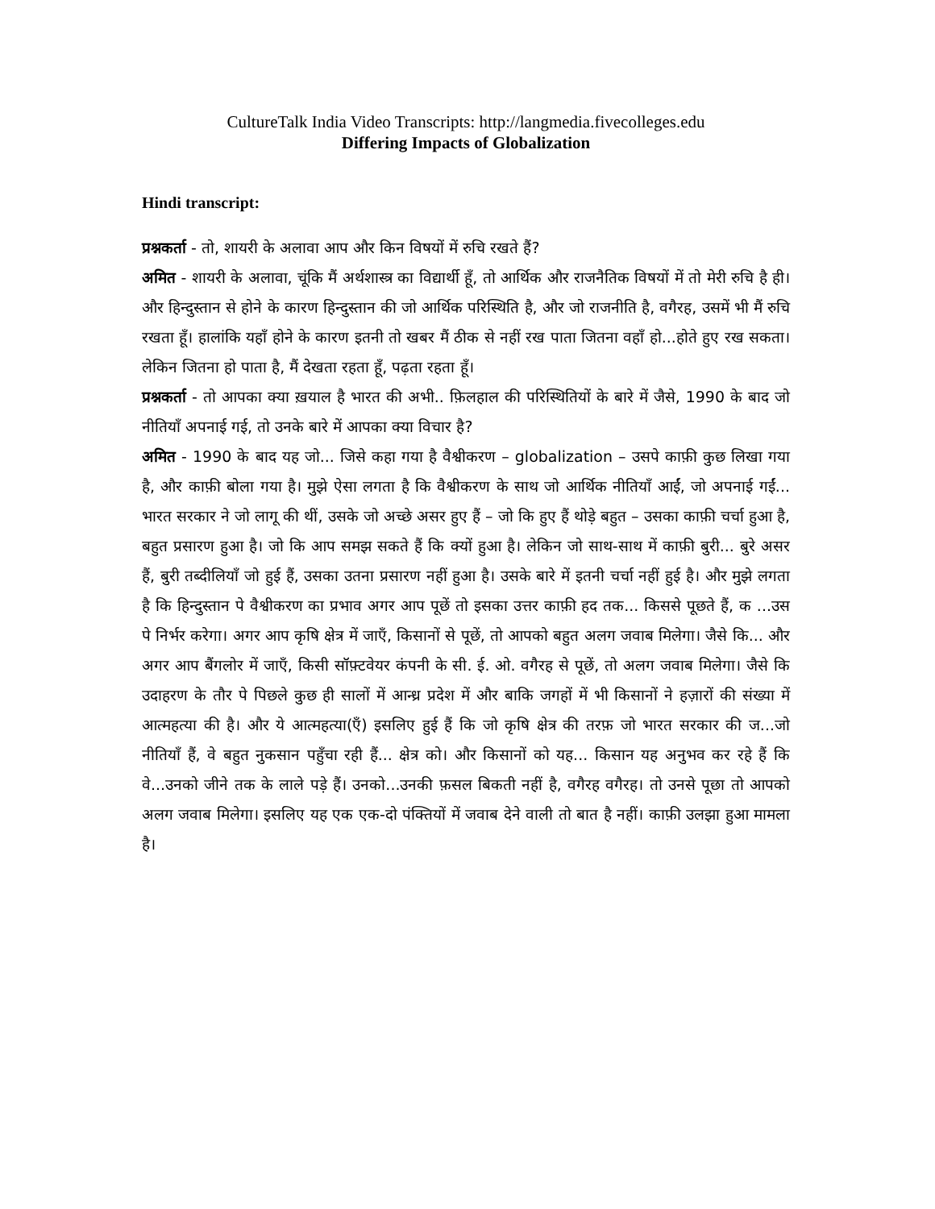CultureTalk India Video Transcripts: http://langmedia.fivecolleges.edu
Differing Impacts of Globalization
Hindi transcript:
प्रश्नकर्ता - तो, शायरी के अलावा आप और किन विषयों में रुचि रखते हैं?
अमित - शायरी के अलावा, चूंकि मैं अर्थशास्त्र का विद्यार्थी हूँ, तो आर्थिक और राजनैतिक विषयों में तो मेरी रुचि है ही। और हिन्दुस्तान से होने के कारण हिन्दुस्तान की जो आर्थिक परिस्थिति है, और जो राजनीति है, वगैरह, उसमें भी मैं रुचि रखता हूँ। हालांकि यहाँ होने के कारण इतनी तो खबर मैं ठीक से नहीं रख पाता जितना वहाँ हो...होते हुए रख सकता। लेकिन जितना हो पाता है, मैं देखता रहता हूँ, पढ़ता रहता हूँ।
प्रश्नकर्ता - तो आपका क्या ख़याल है भारत की अभी.. फ़िलहाल की परिस्थितियों के बारे में जैसे, 1990 के बाद जो नीतियाँ अपनाई गई, तो उनके बारे में आपका क्या विचार है?
अमित - 1990 के बाद यह जो... जिसे कहा गया है वैश्वीकरण – globalization – उसपे काफ़ी कुछ लिखा गया है, और काफ़ी बोला गया है। मुझे ऐसा लगता है कि वैश्वीकरण के साथ जो आर्थिक नीतियाँ आईं, जो अपनाई गईं... भारत सरकार ने जो लागू की थीं, उसके जो अच्छे असर हुए हैं – जो कि हुए हैं थोड़े बहुत – उसका काफ़ी चर्चा हुआ है, बहुत प्रसारण हुआ है। जो कि आप समझ सकते हैं कि क्यों हुआ है। लेकिन जो साथ-साथ में काफ़ी बुरी... बुरे असर हैं, बुरी तब्दीलियाँ जो हुई हैं, उसका उतना प्रसारण नहीं हुआ है। उसके बारे में इतनी चर्चा नहीं हुई है। और मुझे लगता है कि हिन्दुस्तान पे वैश्वीकरण का प्रभाव अगर आप पूछें तो इसका उत्तर काफ़ी हद तक... किससे पूछते हैं, क ...उस पे निर्भर करेगा। अगर आप कृषि क्षेत्र में जाएँ, किसानों से पूछें, तो आपको बहुत अलग जवाब मिलेगा। जैसे कि... और अगर आप बैंगलोर में जाएँ, किसी सॉफ़्टवेयर कंपनी के सी. ई. ओ. वगैरह से पूछें, तो अलग जवाब मिलेगा। जैसे कि उदाहरण के तौर पे पिछले कुछ ही सालों में आन्ध्र प्रदेश में और बाकि जगहों में भी किसानों ने हज़ारों की संख्या में आत्महत्या की है। और ये आत्महत्या(एँ) इसलिए हुई हैं कि जो कृषि क्षेत्र की तरफ़ जो भारत सरकार की ज...जो नीतियाँ हैं, वे बहुत नुकसान पहुँचा रही हैं... क्षेत्र को। और किसानों को यह... किसान यह अनुभव कर रहे हैं कि वे...उनको जीने तक के लाले पड़े हैं। उनको...उनकी फ़सल बिकती नहीं है, वगैरह वगैरह। तो उनसे पूछा तो आपको अलग जवाब मिलेगा। इसलिए यह एक एक-दो पंक्तियों में जवाब देने वाली तो बात है नहीं। काफ़ी उलझा हुआ मामला है।